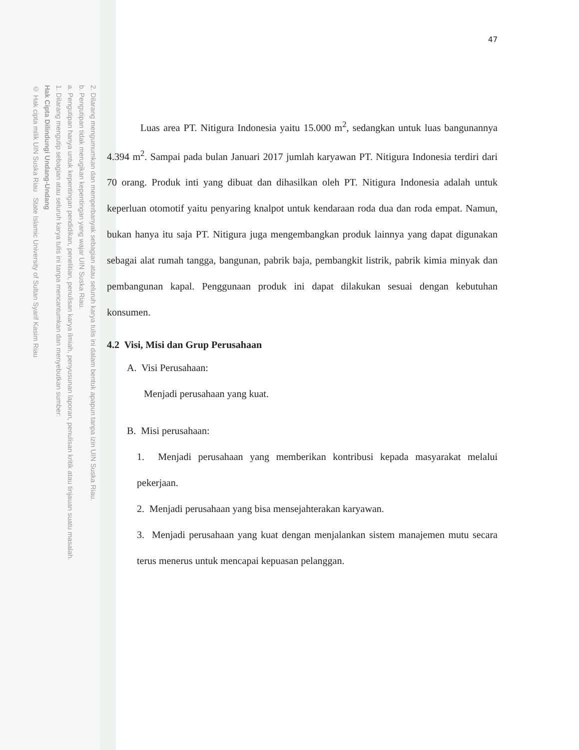2. Dilarang mengumumkan dan memperbanyak sebagian atau seluruh karya tulis ini dalam bentuk apapun tanpa izin UIN Suska Riau.
b. Pengutipan tidak merugikan kepentingan yang wajar UIN Suska Riau.
a. Pengutipan hanya untuk kepentingan pendidikan, penelitian, penulisan karya ilmiah, penyusunan laporan, penulisan kritik atau tinjauan suatu masalah.
1. Dilarang mengutip sebagian atau seluruh karya tulis ini tanpa mencantumkan dan menyebutkan sumber:
Hak Cipta Dilindungi Undang-Undang
© Hak cipta milik UIN Suska Riau State Islamic University of Sultan Syarif Kasim Riau
47
Luas area PT. Nitigura Indonesia yaitu 15.000 m<sup>2</sup>, sedangkan untuk luas bangunannya 4.394 m<sup>2</sup>. Sampai pada bulan Januari 2017 jumlah karyawan PT. Nitigura Indonesia terdiri dari 70 orang. Produk inti yang dibuat dan dihasilkan oleh PT. Nitigura Indonesia adalah untuk keperluan otomotif yaitu penyaring knalpot untuk kendaraan roda dua dan roda empat. Namun, bukan hanya itu saja PT. Nitigura juga mengembangkan produk lainnya yang dapat digunakan sebagai alat rumah tangga, bangunan, pabrik baja, pembangkit listrik, pabrik kimia minyak dan pembangunan kapal. Penggunaan produk ini dapat dilakukan sesuai dengan kebutuhan konsumen.
4.2 Visi, Misi dan Grup Perusahaan
A. Visi Perusahaan:
Menjadi perusahaan yang kuat.
B. Misi perusahaan:
1. Menjadi perusahaan yang memberikan kontribusi kepada masyarakat melalui pekerjaan.
2. Menjadi perusahaan yang bisa mensejahterakan karyawan.
3. Menjadi perusahaan yang kuat dengan menjalankan sistem manajemen mutu secara terus menerus untuk mencapai kepuasan pelanggan.